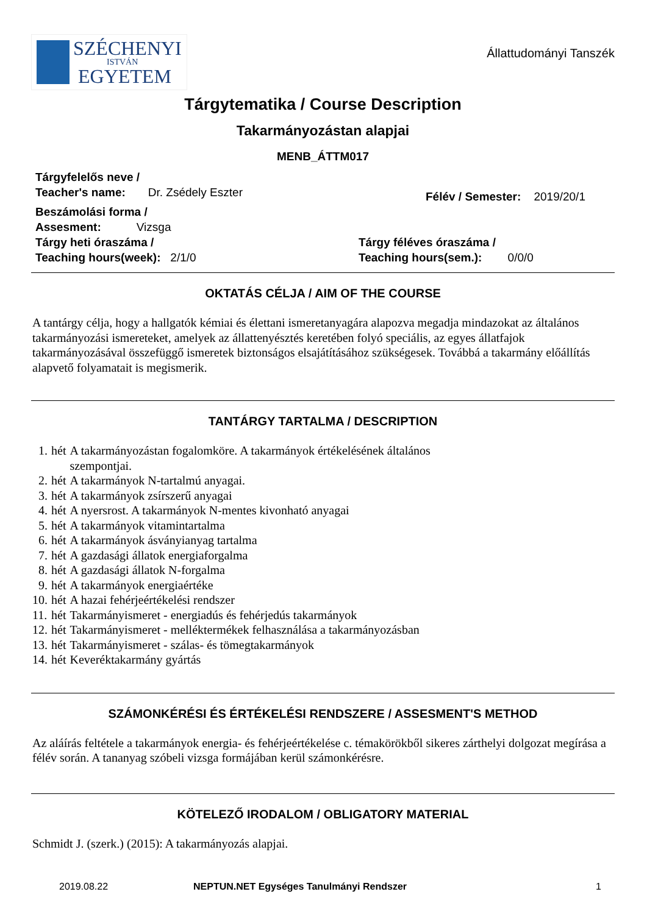SZÉCHENYI
ISTVÁN
EGYETEM
Állattudományi Tanszék
Tárgytematika / Course Description
Takarmányozástan alapjai
MENB_ÁTTM017
Tárgyfelelős neve /
Teacher's name: Dr. Zsédely Eszter
Félév / Semester: 2019/20/1
Beszámolási forma /
Assesment: Vizsga
Tárgy heti óraszáma /
Teaching hours(week): 2/1/0
Tárgy féléves óraszáma /
Teaching hours(sem.): 0/0/0
OKTATÁS CÉLJA / AIM OF THE COURSE
A tantárgy célja, hogy a hallgatók kémiai és élettani ismeretanyagára alapozva megadja mindazokat az általános takarmányozási ismereteket, amelyek az állattenyésztés keretében folyó speciális, az egyes állatfajok takarmányozásával összefüggő ismeretek biztonságos elsajátításához szükségesek. Továbbá a takarmány előállítás alapvető folyamatait is megismerik.
TANTÁRGY TARTALMA / DESCRIPTION
| 1. | hét | A takarmányozástan fogalomköre. A takarmányok értékelésének általános szempontjai. |
| 2. | hét | A takarmányok N-tartalmú anyagai. |
| 3. | hét | A takarmányok zsírszerű anyagai |
| 4. | hét | A nyersrost. A takarmányok N-mentes kivonható anyagai |
| 5. | hét | A takarmányok vitamintartalma |
| 6. | hét | A takarmányok ásványianyag tartalma |
| 7. | hét | A gazdasági állatok energiaforgalma |
| 8. | hét | A gazdasági állatok N-forgalma |
| 9. | hét | A takarmányok energiaértéke |
| 10. | hét | A hazai fehérjeértékelési rendszer |
| 11. | hét | Takarmányismeret - energiadús és fehérjedús takarmányok |
| 12. | hét | Takarmányismeret - melléktermékek felhasználása a takarmányozásban |
| 13. | hét | Takarmányismeret - szálas- és tömegtakarmányok |
| 14. | hét | Keveréktakarmány gyártás |
SZÁMONKÉRÉSI ÉS ÉRTÉKELÉSI RENDSZERE / ASSESMENT'S METHOD
Az aláírás feltétele a takarmányok energia- és fehérjeértékelése c. témakörökből sikeres zárthelyi dolgozat megírása a félév során. A tananyag szóbeli vizsga formájában kerül számonkérésre.
KÖTELEZŐ IRODALOM / OBLIGATORY MATERIAL
Schmidt J. (szerk.) (2015): A takarmányozás alapjai.
2019.08.22 NEPTUN.NET Egységes Tanulmányi Rendszer 1